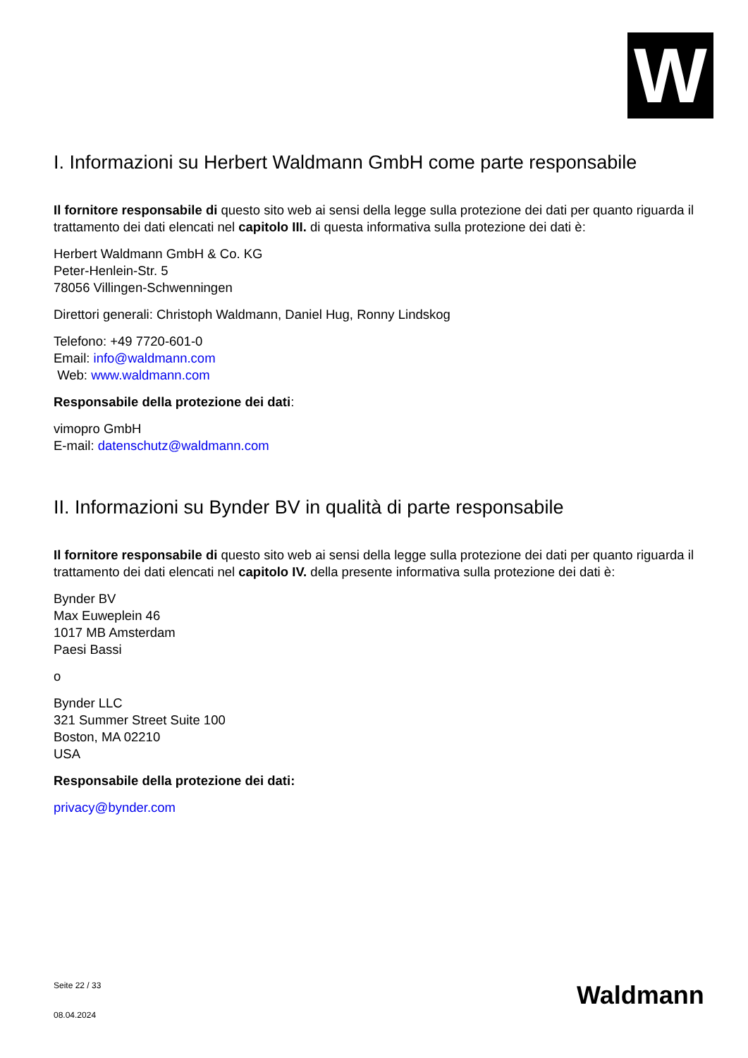W
I. Informazioni su Herbert Waldmann GmbH come parte responsabile
Il fornitore responsabile di questo sito web ai sensi della legge sulla protezione dei dati per quanto riguarda il trattamento dei dati elencati nel capitolo III. di questa informativa sulla protezione dei dati è:
Herbert Waldmann GmbH & Co. KG
Peter-Henlein-Str. 5
78056 Villingen-Schwenningen
Direttori generali: Christoph Waldmann, Daniel Hug, Ronny Lindskog
Telefono: +49 7720-601-0
Email: info@waldmann.com
Web: www.waldmann.com
Responsabile della protezione dei dati:
vimopro GmbH
E-mail: datenschutz@waldmann.com
II. Informazioni su Bynder BV in qualità di parte responsabile
Il fornitore responsabile di questo sito web ai sensi della legge sulla protezione dei dati per quanto riguarda il trattamento dei dati elencati nel capitolo IV. della presente informativa sulla protezione dei dati è:
Bynder BV
Max Euweplein 46
1017 MB Amsterdam
Paesi Bassi
o
Bynder LLC
321 Summer Street Suite 100
Boston, MA 02210
USA
Responsabile della protezione dei dati:
privacy@bynder.com
Seite 22 / 33
08.04.2024
Waldmann